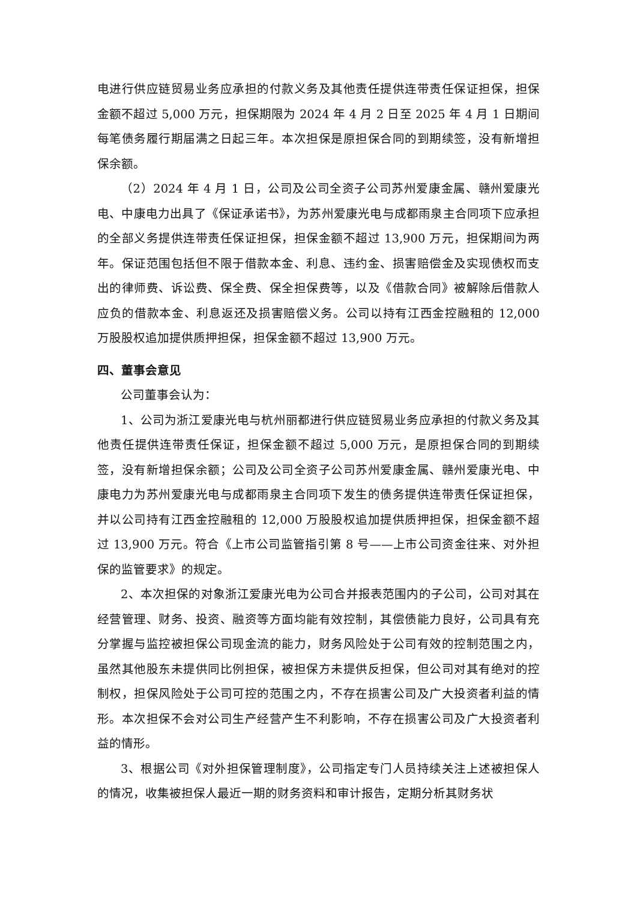电进行供应链贸易业务应承担的付款义务及其他责任提供连带责任保证担保，担保金额不超过 5,000 万元，担保期限为 2024 年 4 月 2 日至 2025 年 4 月 1 日期间每笔债务履行期届满之日起三年。本次担保是原担保合同的到期续签，没有新增担保余额。
（2）2024 年 4 月 1 日，公司及公司全资子公司苏州爱康金属、赣州爱康光电、中康电力出具了《保证承诺书》，为苏州爱康光电与成都雨泉主合同项下应承担的全部义务提供连带责任保证担保，担保金额不超过 13,900 万元，担保期间为两年。保证范围包括但不限于借款本金、利息、违约金、损害赔偿金及实现债权而支出的律师费、诉讼费、保全费、保全担保费等，以及《借款合同》被解除后借款人应负的借款本金、利息返还及损害赔偿义务。公司以持有江西金控融租的 12,000 万股股权追加提供质押担保，担保金额不超过 13,900 万元。
四、董事会意见
公司董事会认为：
1、公司为浙江爱康光电与杭州丽都进行供应链贸易业务应承担的付款义务及其他责任提供连带责任保证，担保金额不超过 5,000 万元，是原担保合同的到期续签，没有新增担保余额；公司及公司全资子公司苏州爱康金属、赣州爱康光电、中康电力为苏州爱康光电与成都雨泉主合同项下发生的债务提供连带责任保证担保，并以公司持有江西金控融租的 12,000 万股股权追加提供质押担保，担保金额不超过 13,900 万元。符合《上市公司监管指引第 8 号——上市公司资金往来、对外担保的监管要求》的规定。
2、本次担保的对象浙江爱康光电为公司合并报表范围内的子公司，公司对其在经营管理、财务、投资、融资等方面均能有效控制，其偿债能力良好，公司具有充分掌握与监控被担保公司现金流的能力，财务风险处于公司有效的控制范围之内，虽然其他股东未提供同比例担保，被担保方未提供反担保，但公司对其有绝对的控制权，担保风险处于公司可控的范围之内，不存在损害公司及广大投资者利益的情形。本次担保不会对公司生产经营产生不利影响，不存在损害公司及广大投资者利益的情形。
3、根据公司《对外担保管理制度》，公司指定专门人员持续关注上述被担保人的情况，收集被担保人最近一期的财务资料和审计报告，定期分析其财务状